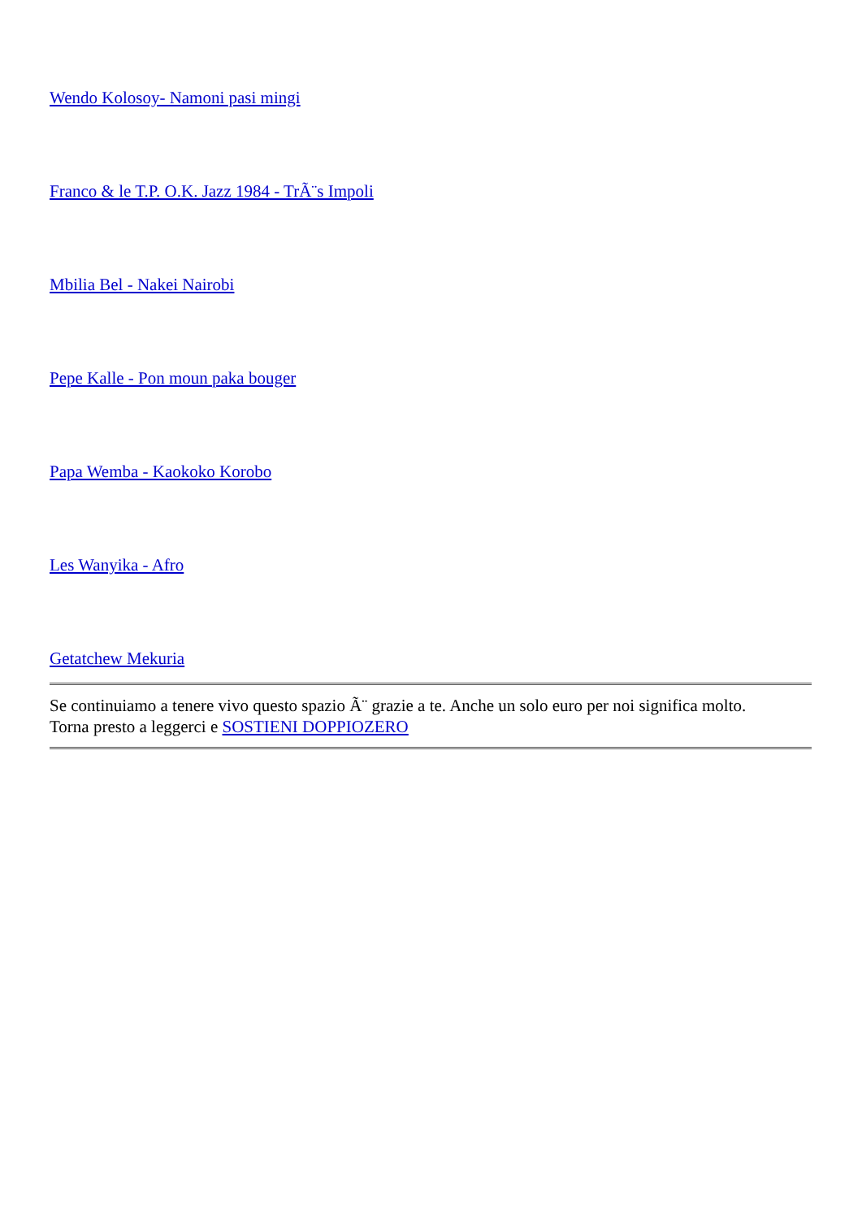Wendo Kolosoy- Namoni pasi mingi
Franco & le T.P. O.K. Jazz 1984 - TrÃ¨s Impoli
Mbilia Bel - Nakei Nairobi
Pepe Kalle - Pon moun paka bouger
Papa Wemba - Kaokoko Korobo
Les Wanyika - Afro
Getatchew Mekuria
Se continuiamo a tenere vivo questo spazio Ã¨ grazie a te. Anche un solo euro per noi significa molto.
Torna presto a leggerci e SOSTIENI DOPPIOZERO